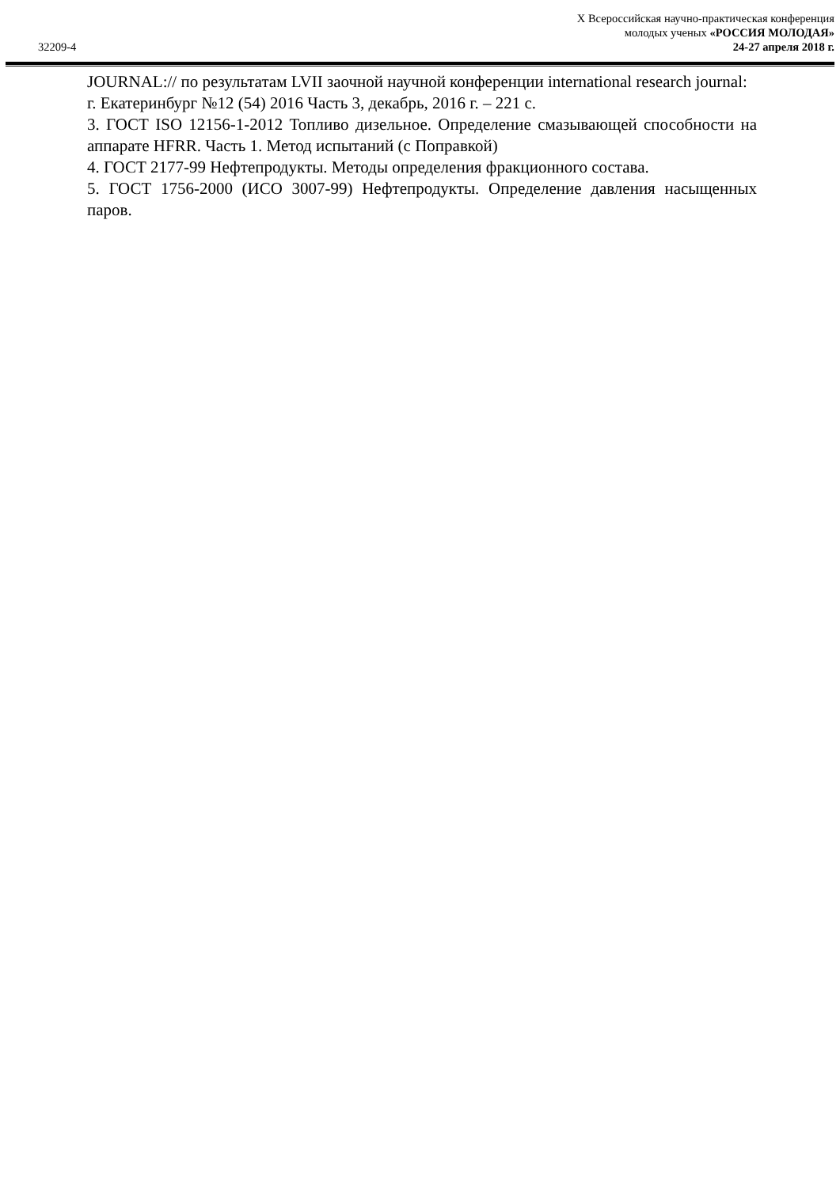32209-4
X Всероссийская научно-практическая конференция
молодых ученых «РОССИЯ МОЛОДАЯ»
24-27 апреля 2018 г.
JOURNAL:// по результатам LVII заочной научной конференции international research journal: г. Екатеринбург №12 (54) 2016 Часть 3, декабрь, 2016 г. – 221 с.
3. ГОСТ ISO 12156-1-2012 Топливо дизельное. Определение смазывающей способности на аппарате HFRR. Часть 1. Метод испытаний (с Поправкой)
4. ГОСТ 2177-99 Нефтепродукты. Методы определения фракционного состава.
5. ГОСТ 1756-2000 (ИСО 3007-99) Нефтепродукты. Определение давления насыщенных паров.